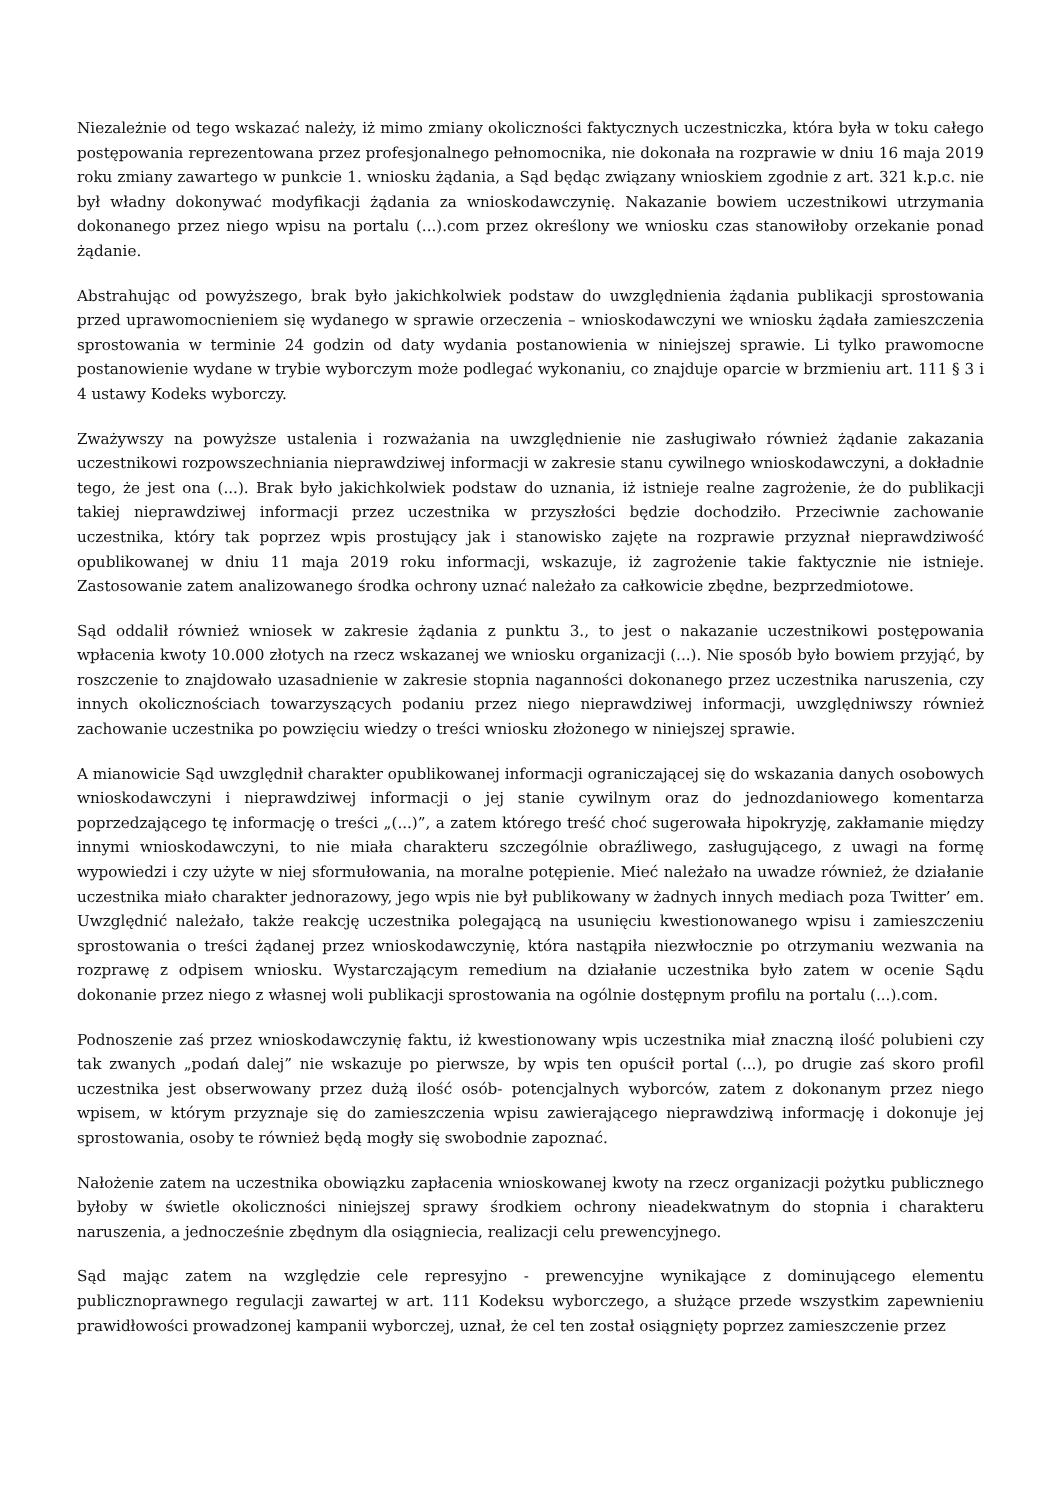Niezależnie od tego wskazać należy, iż mimo zmiany okoliczności faktycznych uczestniczka, która była w toku całego postępowania reprezentowana przez profesjonalnego pełnomocnika, nie dokonała na rozprawie w dniu 16 maja 2019 roku zmiany zawartego w punkcie 1. wniosku żądania, a Sąd będąc związany wnioskiem zgodnie z art. 321 k.p.c. nie był władny dokonywać modyfikacji żądania za wnioskodawczynię. Nakazanie bowiem uczestnikowi utrzymania dokonanego przez niego wpisu na portalu (...).com przez określony we wniosku czas stanowiłoby orzekanie ponad żądanie.
Abstrahując od powyższego, brak było jakichkolwiek podstaw do uwzględnienia żądania publikacji sprostowania przed uprawomocnieniem się wydanego w sprawie orzeczenia – wnioskodawczyni we wniosku żądała zamieszczenia sprostowania w terminie 24 godzin od daty wydania postanowienia w niniejszej sprawie. Li tylko prawomocne postanowienie wydane w trybie wyborczym może podlegać wykonaniu, co znajduje oparcie w brzmieniu art. 111 § 3 i 4 ustawy Kodeks wyborczy.
Zważywszy na powyższe ustalenia i rozważania na uwzględnienie nie zasługiwało również żądanie zakazania uczestnikowi rozpowszechniania nieprawdziwej informacji w zakresie stanu cywilnego wnioskodawczyni, a dokładnie tego, że jest ona (...). Brak było jakichkolwiek podstaw do uznania, iż istnieje realne zagrożenie, że do publikacji takiej nieprawdziwej informacji przez uczestnika w przyszłości będzie dochodziło. Przeciwnie zachowanie uczestnika, który tak poprzez wpis prostujący jak i stanowisko zajęte na rozprawie przyznał nieprawdziwość opublikowanej w dniu 11 maja 2019 roku informacji, wskazuje, iż zagrożenie takie faktycznie nie istnieje. Zastosowanie zatem analizowanego środka ochrony uznać należało za całkowicie zbędne, bezprzedmiotowe.
Sąd oddalił również wniosek w zakresie żądania z punktu 3., to jest o nakazanie uczestnikowi postępowania wpłacenia kwoty 10.000 złotych na rzecz wskazanej we wniosku organizacji (...). Nie sposób było bowiem przyjąć, by roszczenie to znajdowało uzasadnienie w zakresie stopnia naganności dokonanego przez uczestnika naruszenia, czy innych okolicznościach towarzyszących podaniu przez niego nieprawdziwej informacji, uwzględniwszy również zachowanie uczestnika po powzięciu wiedzy o treści wniosku złożonego w niniejszej sprawie.
A mianowicie Sąd uwzględnił charakter opublikowanej informacji ograniczającej się do wskazania danych osobowych wnioskodawczyni i nieprawdziwej informacji o jej stanie cywilnym oraz do jednozdaniowego komentarza poprzedzającego tę informację o treści „(...)”, a zatem którego treść choć sugerowała hipokryzję, zakłamanie między innymi wnioskodawczyni, to nie miała charakteru szczególnie obraźliwego, zasługującego, z uwagi na formę wypowiedzi i czy użyte w niej sformułowania, na moralne potępienie. Mieć należało na uwadze również, że działanie uczestnika miało charakter jednorazowy, jego wpis nie był publikowany w żadnych innych mediach poza Twitter’ em. Uwzględnić należało, także reakcję uczestnika polegającą na usunięciu kwestionowanego wpisu i zamieszczeniu sprostowania o treści żądanej przez wnioskodawczynię, która nastąpiła niezwłocznie po otrzymaniu wezwania na rozprawę z odpisem wniosku. Wystarczającym remedium na działanie uczestnika było zatem w ocenie Sądu dokonanie przez niego z własnej woli publikacji sprostowania na ogólnie dostępnym profilu na portalu (...).com.
Podnoszenie zaś przez wnioskodawczynię faktu, iż kwestionowany wpis uczestnika miał znaczną ilość polubieni czy tak zwanych „podań dalej” nie wskazuje po pierwsze, by wpis ten opuścił portal (...), po drugie zaś skoro profil uczestnika jest obserwowany przez dużą ilość osób- potencjalnych wyborców, zatem z dokonanym przez niego wpisem, w którym przyznaje się do zamieszczenia wpisu zawierającego nieprawdziwą informację i dokonuje jej sprostowania, osoby te również będą mogły się swobodnie zapoznać.
Nałożenie zatem na uczestnika obowiązku zapłacenia wnioskowanej kwoty na rzecz organizacji pożytku publicznego byłoby w świetle okoliczności niniejszej sprawy środkiem ochrony nieadekwatnym do stopnia i charakteru naruszenia, a jednocześnie zbędnym dla osiągniecia, realizacji celu prewencyjnego.
Sąd mając zatem na względzie cele represyjno - prewencyjne wynikające z dominującego elementu publicznoprawnego regulacji zawartej w art. 111 Kodeksu wyborczego, a służące przede wszystkim zapewnieniu prawidłowości prowadzonej kampanii wyborczej, uznał, że cel ten został osiągnięty poprzez zamieszczenie przez